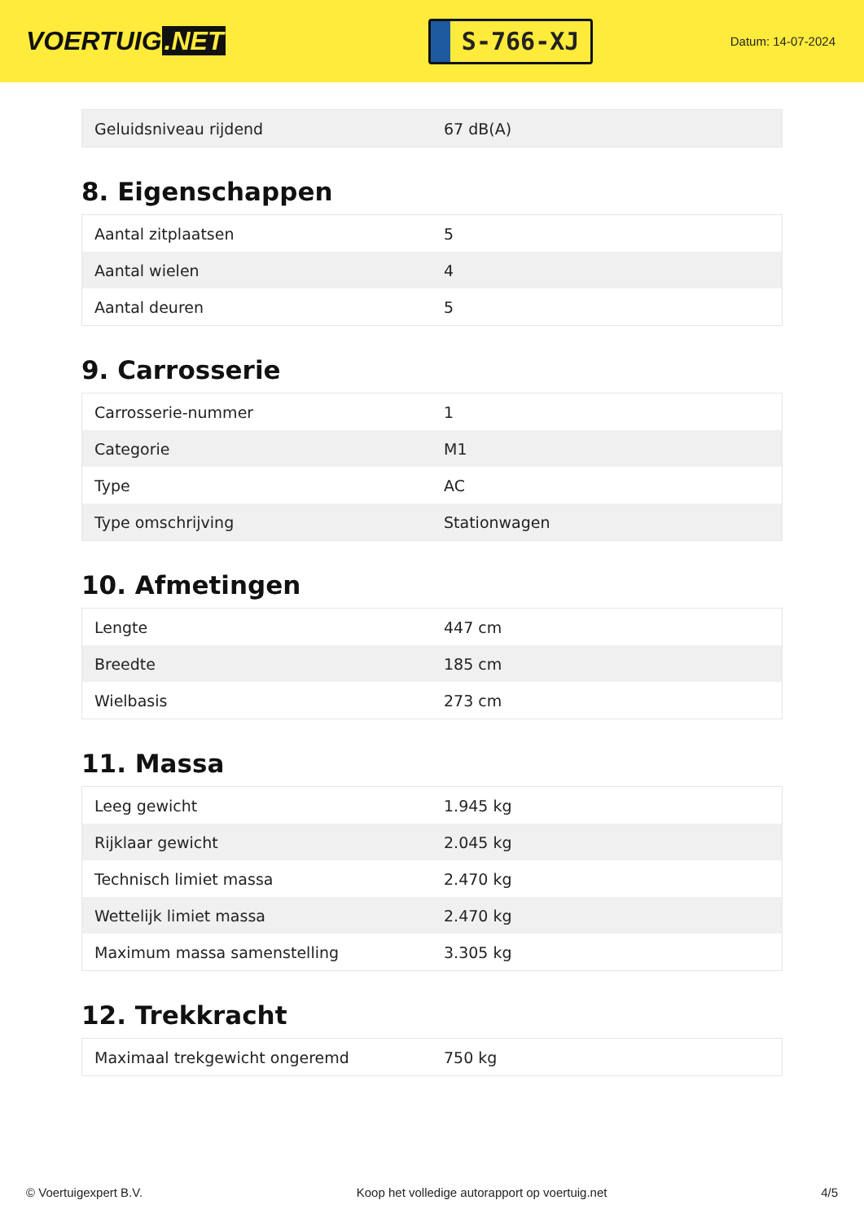VOERTUIG.NET
S-766-XJ
Datum: 14-07-2024
| Geluidsniveau rijdend | 67 dB(A) |
8. Eigenschappen
| Aantal zitplaatsen | 5 |
| Aantal wielen | 4 |
| Aantal deuren | 5 |
9. Carrosserie
| Carrosserie-nummer | 1 |
| Categorie | M1 |
| Type | AC |
| Type omschrijving | Stationwagen |
10. Afmetingen
| Lengte | 447 cm |
| Breedte | 185 cm |
| Wielbasis | 273 cm |
11. Massa
| Leeg gewicht | 1.945 kg |
| Rijklaar gewicht | 2.045 kg |
| Technisch limiet massa | 2.470 kg |
| Wettelijk limiet massa | 2.470 kg |
| Maximum massa samenstelling | 3.305 kg |
12. Trekkracht
| Maximaal trekgewicht ongeremd | 750 kg |
© Voertuigexpert B.V. Koop het volledige autorapport op voertuig.net 4/5